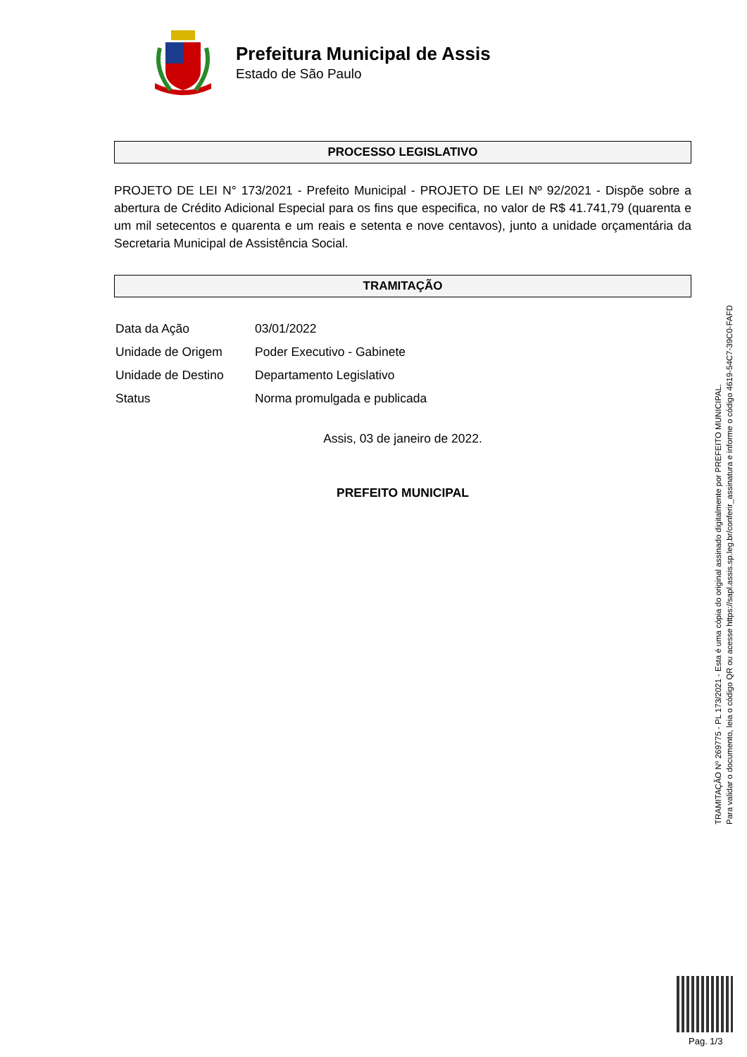Prefeitura Municipal de Assis
Estado de São Paulo
PROCESSO LEGISLATIVO
PROJETO DE LEI N° 173/2021 - Prefeito Municipal - PROJETO DE LEI Nº 92/2021 - Dispõe sobre a abertura de Crédito Adicional Especial para os fins que especifica, no valor de R$ 41.741,79 (quarenta e um mil setecentos e quarenta e um reais e setenta e nove centavos), junto a unidade orçamentária da Secretaria Municipal de Assistência Social.
TRAMITAÇÃO
| Data da Ação | 03/01/2022 |
| Unidade de Origem | Poder Executivo - Gabinete |
| Unidade de Destino | Departamento Legislativo |
| Status | Norma promulgada e publicada |
Assis, 03 de janeiro de 2022.
PREFEITO MUNICIPAL
TRAMITAÇÃO Nº 269775 - PL 173/2021 - Esta é uma cópia do original assinado digitalmente por PREFEITO MUNICIPAL.
Para validar o documento, leia o código QR ou acesse https://sapl.assis.sp.leg.br/conferir_assinatura e informe o código 4619-54C7-39C0-FAFD
Pag. 1/3